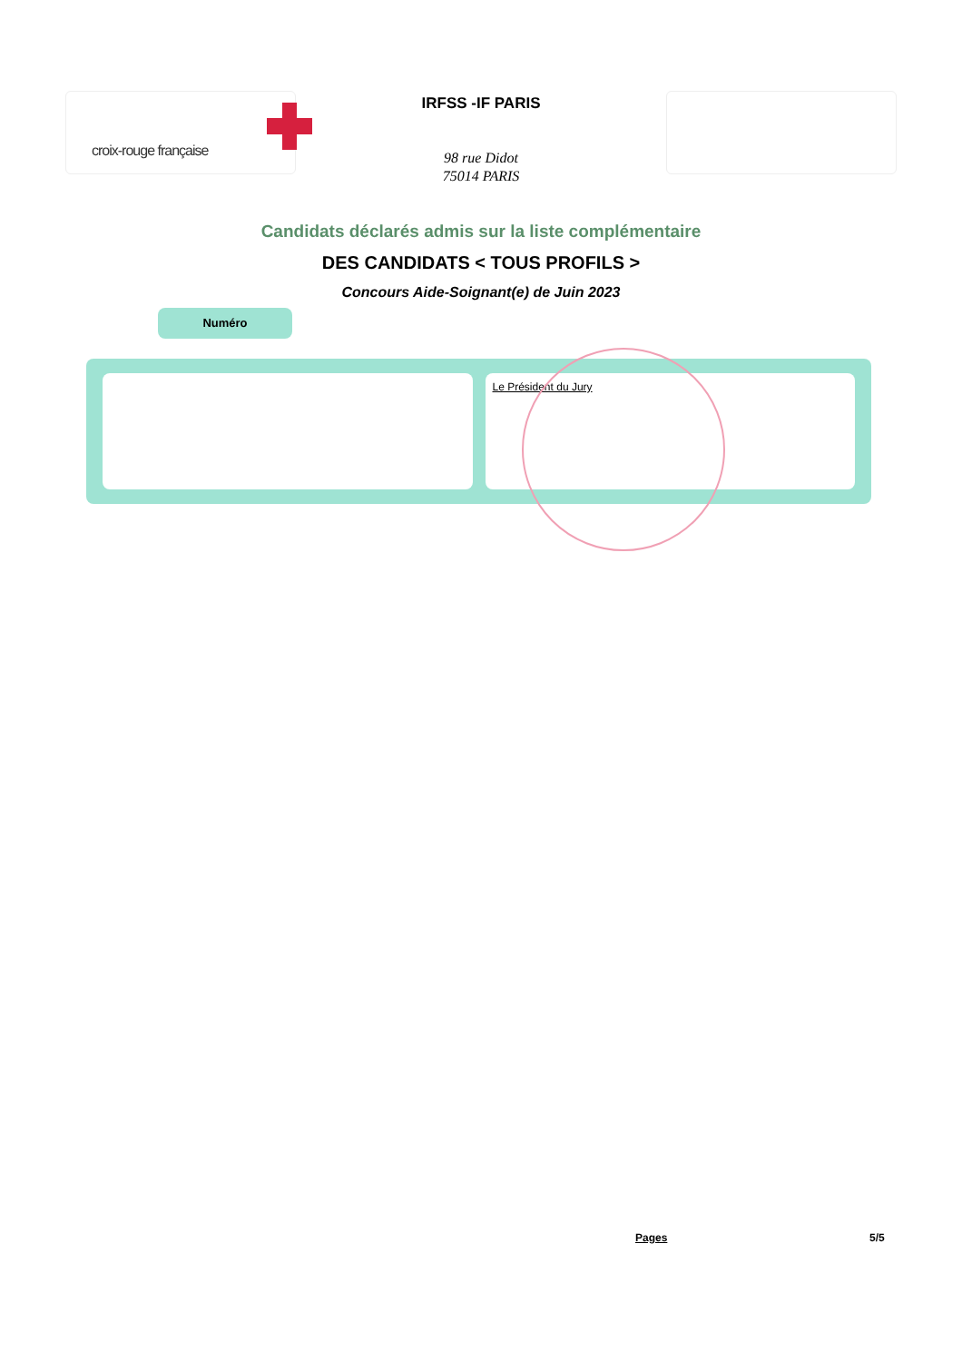croix-rouge française
IRFSS -IF PARIS
98 rue Didot
75014 PARIS
Candidats déclarés admis sur la liste complémentaire
DES CANDIDATS < TOUS PROFILS >
Concours Aide-Soignant(e) de Juin 2023
Numéro
Le Président du Jury
Pages 5/5